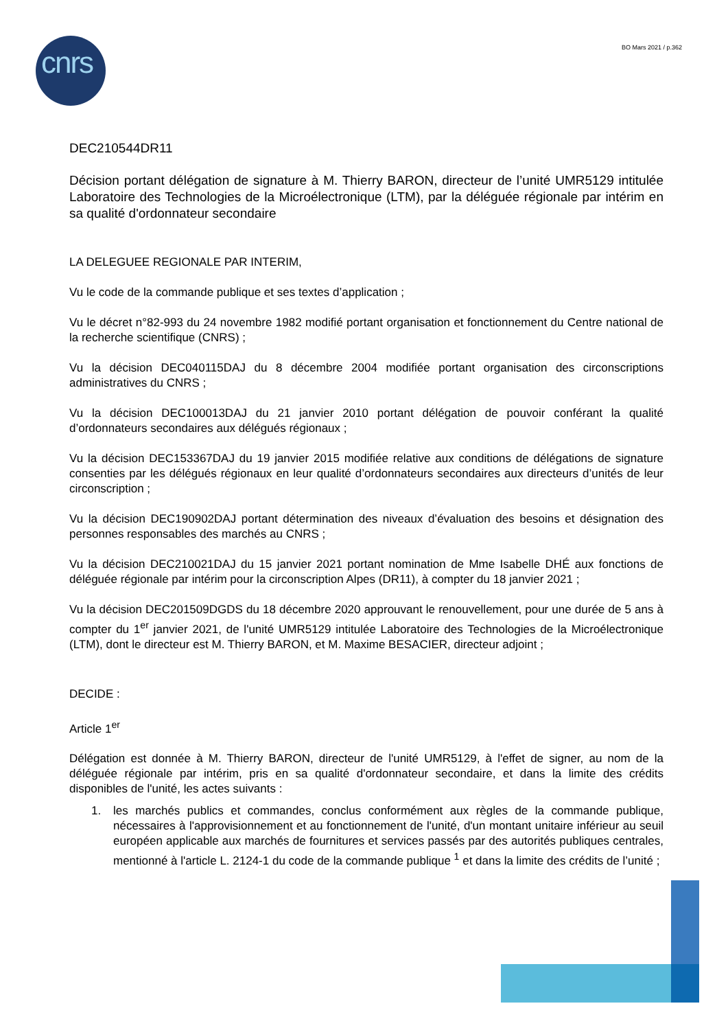cnrs BO Mars 2021 / p.362
DEC210544DR11
Décision portant délégation de signature à M. Thierry BARON, directeur de l’unité UMR5129 intitulée Laboratoire des Technologies de la Microélectronique (LTM), par la déléguée régionale par intérim en sa qualité d'ordonnateur secondaire
LA DELEGUEE REGIONALE PAR INTERIM,
Vu le code de la commande publique et ses textes d’application ;
Vu le décret n°82-993 du 24 novembre 1982 modifié portant organisation et fonctionnement du Centre national de la recherche scientifique (CNRS) ;
Vu la décision DEC040115DAJ du 8 décembre 2004 modifiée portant organisation des circonscriptions administratives du CNRS ;
Vu la décision DEC100013DAJ du 21 janvier 2010 portant délégation de pouvoir conférant la qualité d’ordonnateurs secondaires aux délégués régionaux ;
Vu la décision DEC153367DAJ du 19 janvier 2015 modifiée relative aux conditions de délégations de signature consenties par les délégués régionaux en leur qualité d’ordonnateurs secondaires aux directeurs d’unités de leur circonscription ;
Vu la décision DEC190902DAJ portant détermination des niveaux d’évaluation des besoins et désignation des personnes responsables des marchés au CNRS ;
Vu la décision DEC210021DAJ du 15 janvier 2021 portant nomination de Mme Isabelle DHÉ aux fonctions de déléguée régionale par intérim pour la circonscription Alpes (DR11), à compter du 18 janvier 2021 ;
Vu la décision DEC201509DGDS du 18 décembre 2020 approuvant le renouvellement, pour une durée de 5 ans à compter du 1<sup>er</sup> janvier 2021, de l'unité UMR5129 intitulée Laboratoire des Technologies de la Microélectronique (LTM), dont le directeur est M. Thierry BARON, et M. Maxime BESACIER, directeur adjoint ;
DECIDE :
Article 1<sup>er</sup>
Délégation est donnée à M. Thierry BARON, directeur de l'unité UMR5129, à l'effet de signer, au nom de la déléguée régionale par intérim, pris en sa qualité d'ordonnateur secondaire, et dans la limite des crédits disponibles de l'unité, les actes suivants :
1. les marchés publics et commandes, conclus conformément aux règles de la commande publique, nécessaires à l'approvisionnement et au fonctionnement de l'unité, d'un montant unitaire inférieur au seuil européen applicable aux marchés de fournitures et services passés par des autorités publiques centrales, mentionné à l'article L. 2124-1 du code de la commande publique <sup>1</sup> et dans la limite des crédits de l’unité ;